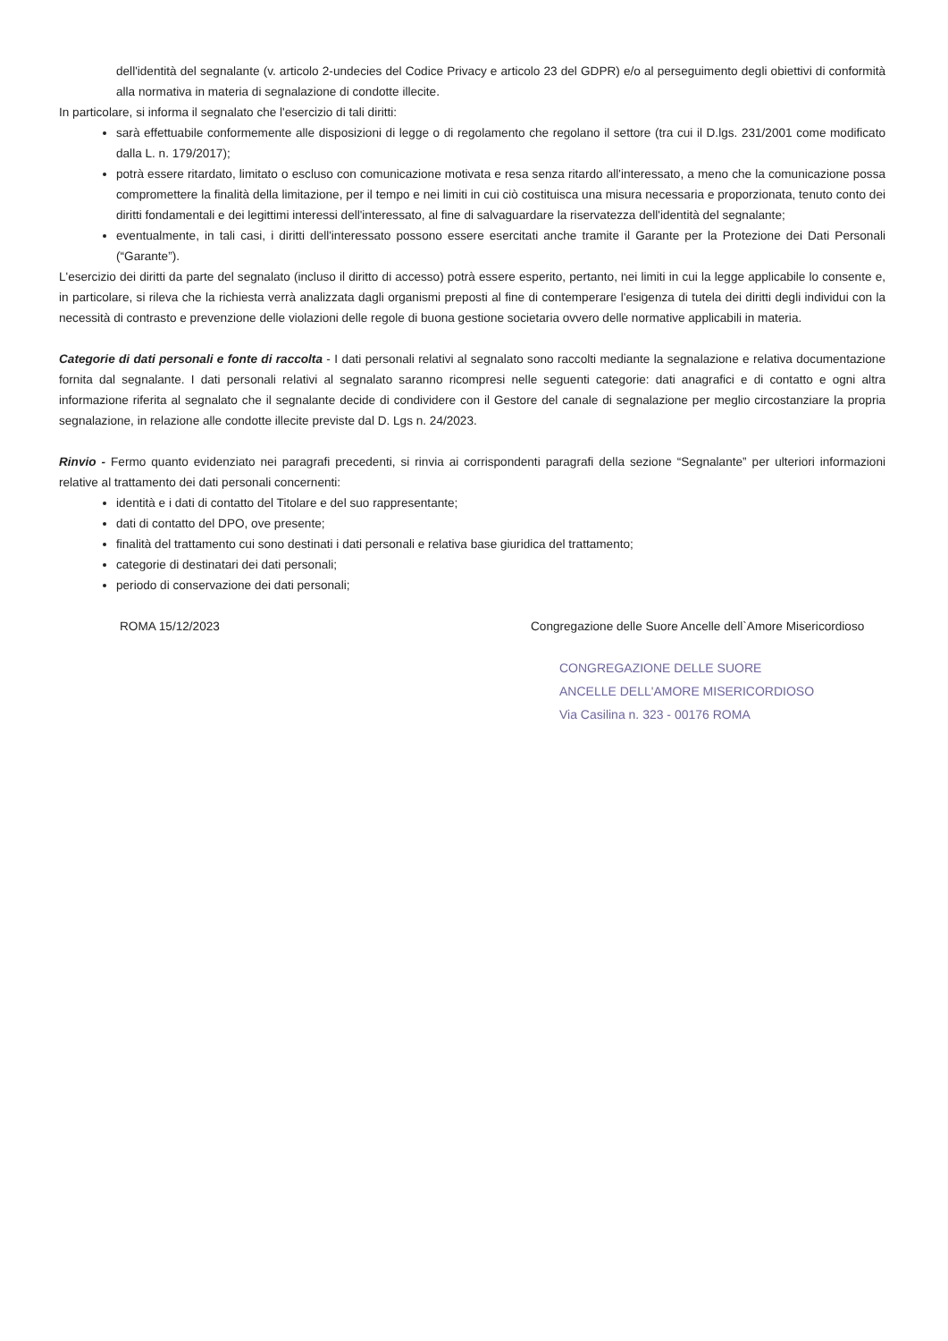dell'identità del segnalante (v. articolo 2-undecies del Codice Privacy e articolo 23 del GDPR) e/o al perseguimento degli obiettivi di conformità alla normativa in materia di segnalazione di condotte illecite.
In particolare, si informa il segnalato che l'esercizio di tali diritti:
sarà effettuabile conformemente alle disposizioni di legge o di regolamento che regolano il settore (tra cui il D.lgs. 231/2001 come modificato dalla L. n. 179/2017);
potrà essere ritardato, limitato o escluso con comunicazione motivata e resa senza ritardo all'interessato, a meno che la comunicazione possa compromettere la finalità della limitazione, per il tempo e nei limiti in cui ciò costituisca una misura necessaria e proporzionata, tenuto conto dei diritti fondamentali e dei legittimi interessi dell'interessato, al fine di salvaguardare la riservatezza dell'identità del segnalante;
eventualmente, in tali casi, i diritti dell'interessato possono essere esercitati anche tramite il Garante per la Protezione dei Dati Personali (“Garante”).
L'esercizio dei diritti da parte del segnalato (incluso il diritto di accesso) potrà essere esperito, pertanto, nei limiti in cui la legge applicabile lo consente e, in particolare, si rileva che la richiesta verrà analizzata dagli organismi preposti al fine di contemperare l'esigenza di tutela dei diritti degli individui con la necessità di contrasto e prevenzione delle violazioni delle regole di buona gestione societaria ovvero delle normative applicabili in materia.
Categorie di dati personali e fonte di raccolta - I dati personali relativi al segnalato sono raccolti mediante la segnalazione e relativa documentazione fornita dal segnalante. I dati personali relativi al segnalato saranno ricompresi nelle seguenti categorie: dati anagrafici e di contatto e ogni altra informazione riferita al segnalato che il segnalante decide di condividere con il Gestore del canale di segnalazione per meglio circostanziare la propria segnalazione, in relazione alle condotte illecite previste dal D. Lgs n. 24/2023.
Rinvio - Fermo quanto evidenziato nei paragrafi precedenti, si rinvia ai corrispondenti paragrafi della sezione “Segnalante” per ulteriori informazioni relative al trattamento dei dati personali concernenti:
identità e i dati di contatto del Titolare e del suo rappresentante;
dati di contatto del DPO, ove presente;
finalità del trattamento cui sono destinati i dati personali e relativa base giuridica del trattamento;
categorie di destinatari dei dati personali;
periodo di conservazione dei dati personali;
ROMA 15/12/2023 Congregazione delle Suore Ancelle dell`Amore Misericordioso
CONGREGAZIONE DELLE SUORE
ANCELLE DELL'AMORE MISERICORDIOSO
Via Casilina n. 323 - 00176 ROMA